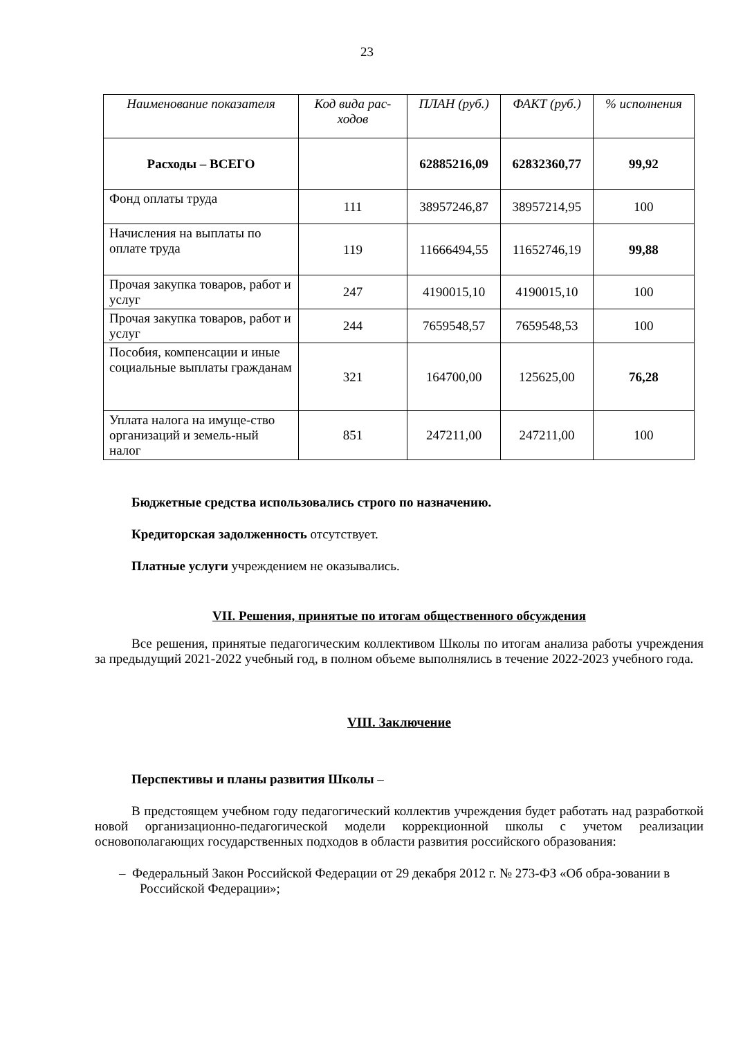23
| Наименование показателя | Код вида рас-ходов | ПЛАН (руб.) | ФАКТ (руб.) | % исполнения |
| --- | --- | --- | --- | --- |
| Расходы – ВСЕГО | | 62885216,09 | 62832360,77 | 99,92 |
| Фонд оплаты труда | 111 | 38957246,87 | 38957214,95 | 100 |
| Начисления на выплаты по оплате труда | 119 | 11666494,55 | 11652746,19 | 99,88 |
| Прочая закупка товаров, работ и услуг | 247 | 4190015,10 | 4190015,10 | 100 |
| Прочая закупка товаров, работ и услуг | 244 | 7659548,57 | 7659548,53 | 100 |
| Пособия, компенсации и иные социальные выплаты гражданам | 321 | 164700,00 | 125625,00 | 76,28 |
| Уплата налога на имуще-ство организаций и земель-ный налог | 851 | 247211,00 | 247211,00 | 100 |
Бюджетные средства использовались строго по назначению.
Кредиторская задолженность отсутствует.
Платные услуги учреждением не оказывались.
VII. Решения, принятые по итогам общественного обсуждения
Все решения, принятые педагогическим коллективом Школы по итогам анализа работы учреждения за предыдущий 2021-2022 учебный год, в полном объеме выполнялись в течение 2022-2023 учебного года.
VIII. Заключение
Перспективы и планы развития Школы –
В предстоящем учебном году педагогический коллектив учреждения будет работать над разработкой новой организационно-педагогической модели коррекционной школы с учетом реализации основополагающих государственных подходов в области развития российского образования:
– Федеральный Закон Российской Федерации от 29 декабря 2012 г. № 273-ФЗ «Об обра-зовании в Российской Федерации»;